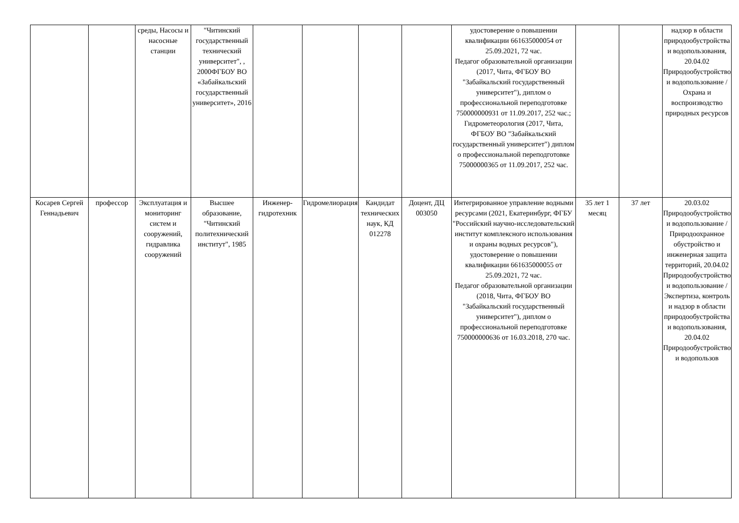| | | среды, Насосы и насосные станции | "Читинский государственный технический университет", , 2000ФГБОУ ВО «Забайкальский государственный университет», 2016 | | | | | удостоверение о повышении квалификации 661635000054 от 25.09.2021, 72 час. Педагог образовательной организации (2017, Чита, ФГБОУ ВО "Забайкальский государственный университет"), диплом о профессиональной переподготовке 750000000931 от 11.09.2017, 252 час.; Гидрометеорология (2017, Чита, ФГБОУ ВО "Забайкальский государственный университет") диплом о профессиональной переподготовке 75000000365 от 11.09.2017, 252 час. | | | надзор в области природообустройства и водопользования, 20.04.02 Природообустройство и водопользование / Охрана и воспроизводство природных ресурсов |
| Косарев Сергей Геннадьевич | профессор | Эксплуатация и мониторинг систем и сооружений, гидравлика сооружений | Высшее образование, "Читинский политехнический институт", 1985 | Инженер-гидротехник | Гидромелиорация | Кандидат технических наук, КД 012278 | Доцент, ДЦ 003050 | Интегрированное управление водными ресурсами (2021, Екатеринбург, ФГБУ "Российский научно-исследовательский институт комплексного использования и охраны водных ресурсов"), удостоверение о повышении квалификации 661635000055 от 25.09.2021, 72 час. Педагог образовательной организации (2018, Чита, ФГБОУ ВО "Забайкальский государственный университет"), диплом о профессиональной переподготовке 750000000636 от 16.03.2018, 270 час. | 35 лет 1 месяц | 37 лет | 20.03.02 Природообустройство и водопользование / Природоохранное обустройство и инженерная защита территорий, 20.04.02 Природообустройство и водопользование / Экспертиза, контроль и надзор в области природообустройства и водопользования, 20.04.02 Природообустройство и водопользов |